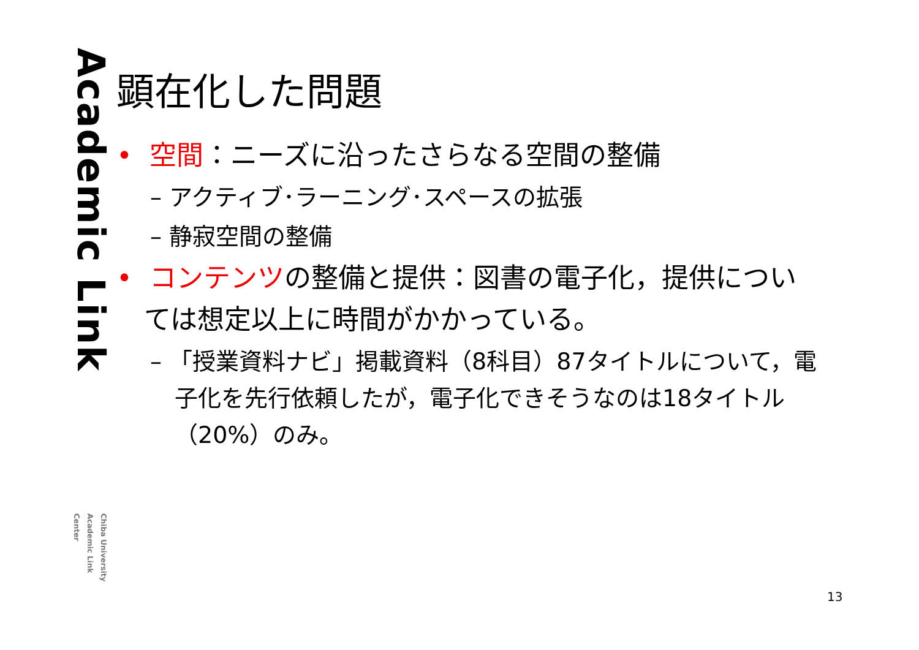Academic Link
Chiba University
Academic Link Center
顕在化した問題
• 空間：ニーズに沿ったさらなる空間の整備
– アクティブ･ラーニング･スペースの拡張
– 静寂空間の整備
• コンテンツの整備と提供：図書の電子化，提供については想定以上に時間がかかっている。
– 「授業資料ナビ」掲載資料（8科目）87タイトルについて，電子化を先行依頼したが，電子化できそうなのは18タイトル（20%）のみ。
13